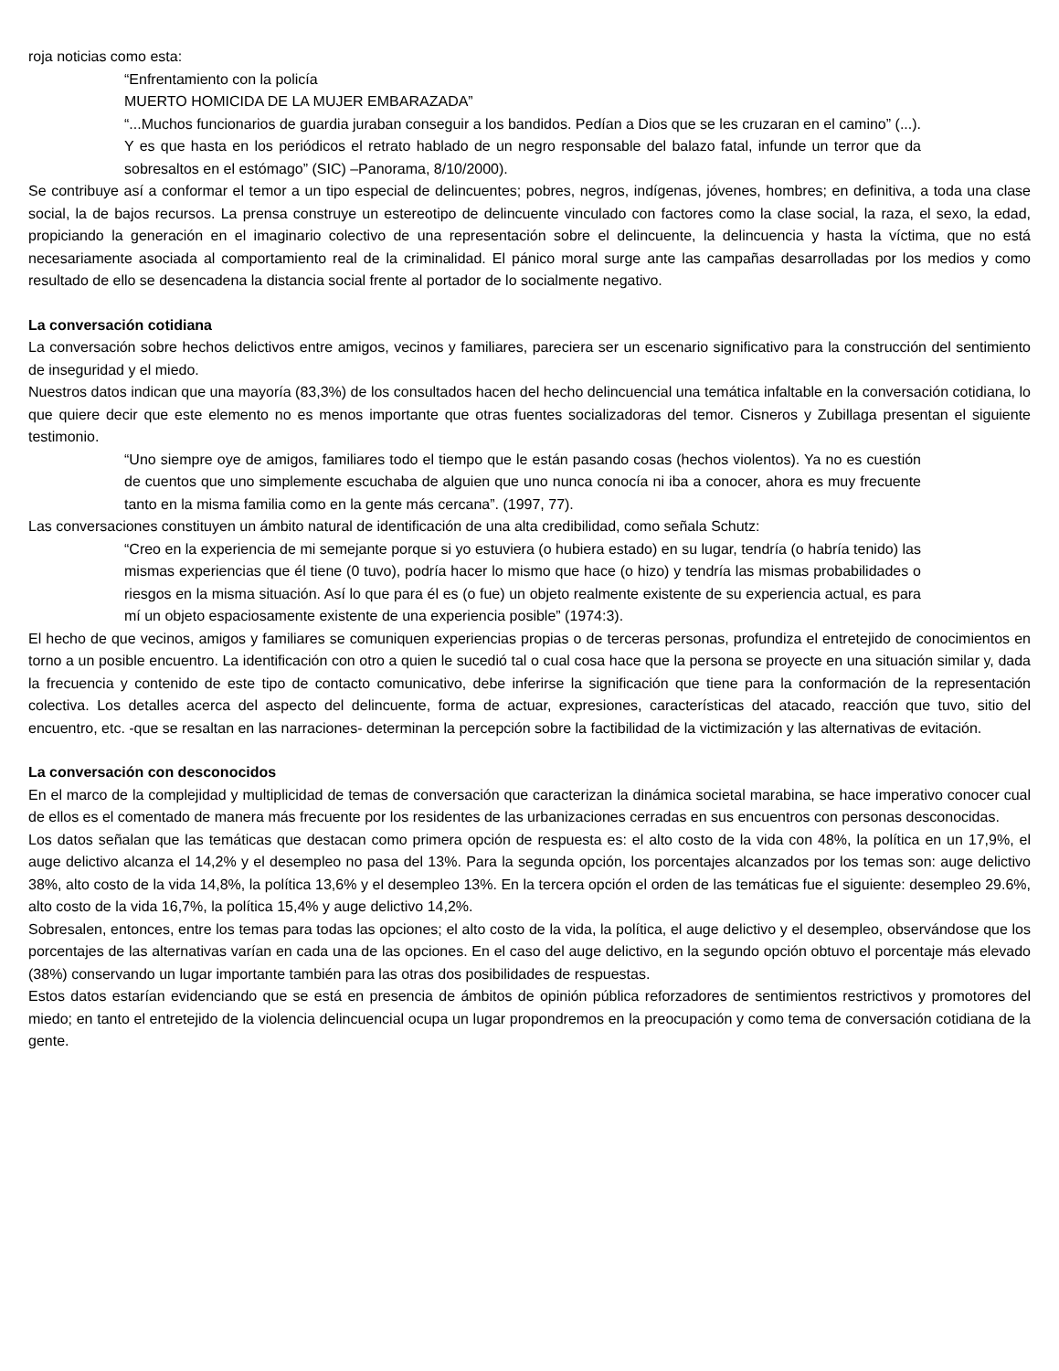roja noticias como esta:
“Enfrentamiento con la policía
MUERTO HOMICIDA DE LA MUJER EMBARAZADA”
“...Muchos funcionarios de guardia juraban conseguir a los bandidos. Pedían a Dios que se les cruzaran en el camino” (...). Y es que hasta en los periódicos el retrato hablado de un negro responsable del balazo fatal, infunde un terror que da sobresaltos en el estómago” (SIC) –Panorama, 8/10/2000).
Se contribuye así a conformar el temor a un tipo especial de delincuentes; pobres, negros, indígenas, jóvenes, hombres; en definitiva, a toda una clase social, la de bajos recursos. La prensa construye un estereotipo de delincuente vinculado con factores como la clase social, la raza, el sexo, la edad, propiciando la generación en el imaginario colectivo de una representación sobre el delincuente, la delincuencia y hasta la víctima, que no está necesariamente asociada al comportamiento real de la criminalidad. El pánico moral surge ante las campañas desarrolladas por los medios y como resultado de ello se desencadena la distancia social frente al portador de lo socialmente negativo.
La conversación cotidiana
La conversación sobre hechos delictivos entre amigos, vecinos y familiares, pareciera ser un escenario significativo para la construcción del sentimiento de inseguridad y el miedo.
Nuestros datos indican que una mayoría (83,3%) de los consultados hacen del hecho delincuencial una temática infaltable en la conversación cotidiana, lo que quiere decir que este elemento no es menos importante que otras fuentes socializadoras del temor. Cisneros y Zubillaga presentan el siguiente testimonio.
“Uno siempre oye de amigos, familiares todo el tiempo que le están pasando cosas (hechos violentos). Ya no es cuestión de cuentos que uno simplemente escuchaba de alguien que uno nunca conocía ni iba a conocer, ahora es muy frecuente tanto en la misma familia como en la gente más cercana”. (1997, 77).
Las conversaciones constituyen un ámbito natural de identificación de una alta credibilidad, como señala Schutz:
“Creo en la experiencia de mi semejante porque si yo estuviera (o hubiera estado) en su lugar, tendría (o habría tenido) las mismas experiencias que él tiene (0 tuvo), podría hacer lo mismo que hace (o hizo) y tendría las mismas probabilidades o riesgos en la misma situación. Así lo que para él es (o fue) un objeto realmente existente de su experiencia actual, es para mí un objeto espaciosamente existente de una experiencia posible” (1974:3).
El hecho de que vecinos, amigos y familiares se comuniquen experiencias propias o de terceras personas, profundiza el entretejido de conocimientos en torno a un posible encuentro. La identificación con otro a quien le sucedió tal o cual cosa hace que la persona se proyecte en una situación similar y, dada la frecuencia y contenido de este tipo de contacto comunicativo, debe inferirse la significación que tiene para la conformación de la representación colectiva. Los detalles acerca del aspecto del delincuente, forma de actuar, expresiones, características del atacado, reacción que tuvo, sitio del encuentro, etc. -que se resaltan en las narraciones- determinan la percepción sobre la factibilidad de la victimización y las alternativas de evitación.
La conversación con desconocidos
En el marco de la complejidad y multiplicidad de temas de conversación que caracterizan la dinámica societal marabina, se hace imperativo conocer cual de ellos es el comentado de manera más frecuente por los residentes de las urbanizaciones cerradas en sus encuentros con personas desconocidas.
Los datos señalan que las temáticas que destacan como primera opción de respuesta es: el alto costo de la vida con 48%, la política en un 17,9%, el auge delictivo alcanza el 14,2% y el desempleo no pasa del 13%. Para la segunda opción, los porcentajes alcanzados por los temas son: auge delictivo 38%, alto costo de la vida 14,8%, la política 13,6% y el desempleo 13%. En la tercera opción el orden de las temáticas fue el siguiente: desempleo 29.6%, alto costo de la vida 16,7%, la política 15,4% y auge delictivo 14,2%.
Sobresalen, entonces, entre los temas para todas las opciones; el alto costo de la vida, la política, el auge delictivo y el desempleo, observándose que los porcentajes de las alternativas varían en cada una de las opciones. En el caso del auge delictivo, en la segundo opción obtuvo el porcentaje más elevado (38%) conservando un lugar importante también para las otras dos posibilidades de respuestas.
Estos datos estarían evidenciando que se está en presencia de ámbitos de opinión pública reforzadores de sentimientos restrictivos y promotores del miedo; en tanto el entretejido de la violencia delincuencial ocupa un lugar propondremos en la preocupación y como tema de conversación cotidiana de la gente.